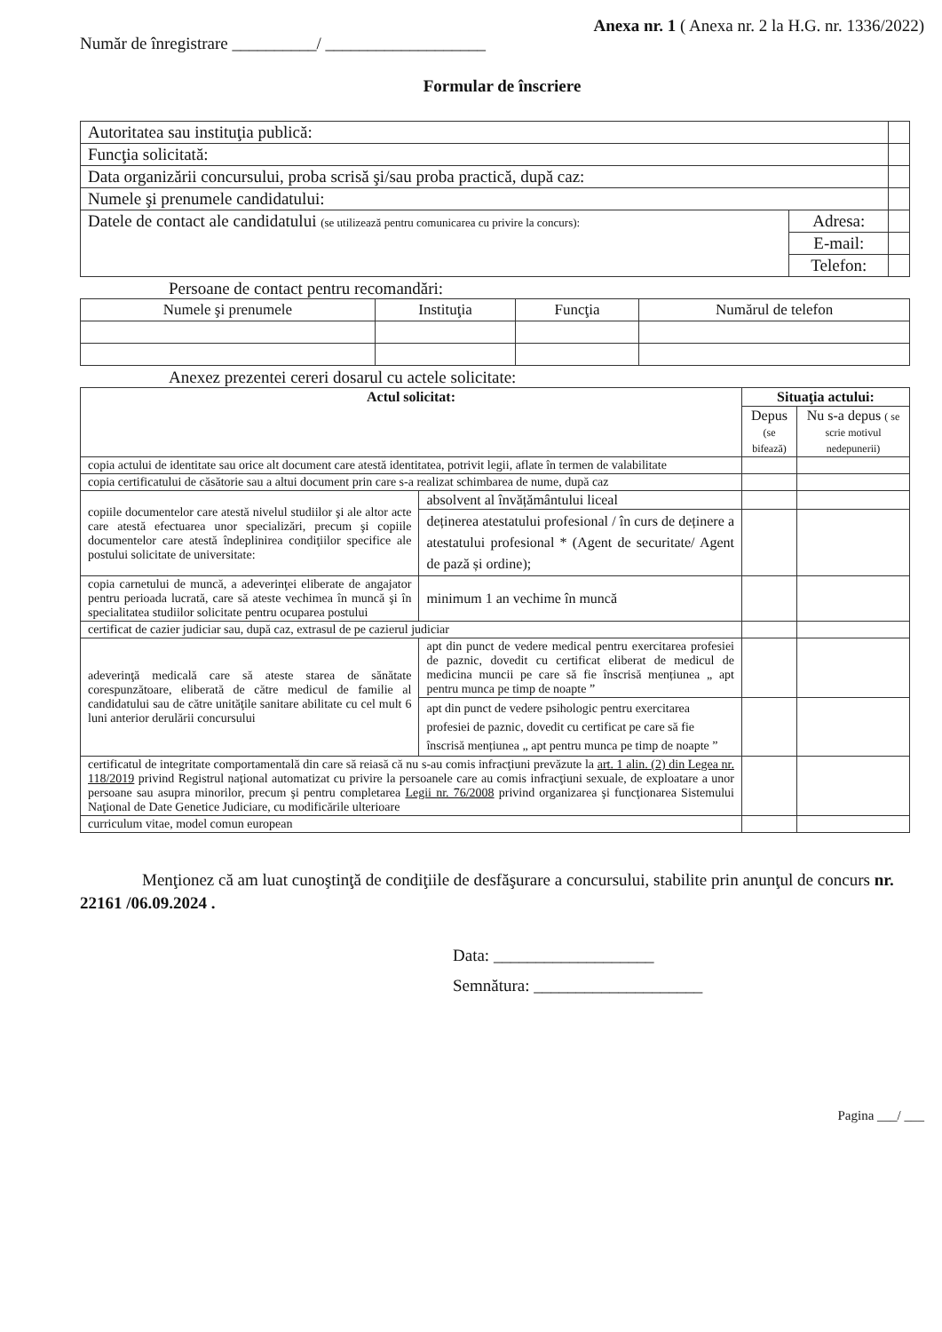Anexa nr. 1 ( Anexa nr. 2 la H.G. nr. 1336/2022)
Număr de înregistrare __________/ ___________________
Formular de înscriere
| Autoritatea sau instituţia publică: | | |
| Funcţia solicitată: | | |
| Data organizării concursului, proba scrisă şi/sau proba practică, după caz: | | |
| Numele şi prenumele candidatului: | | |
| Datele de contact ale candidatului (se utilizează pentru comunicarea cu privire la concurs): | Adresa: | |
| | E-mail: | |
| | Telefon: | |
Persoane de contact pentru recomandări:
| Numele şi prenumele | Instituţia | Funcţia | Numărul de telefon |
| --- | --- | --- | --- |
Anexez prezentei cereri dosarul cu actele solicitate:
| Actul solicitat: | | Situaţia actului: | |
| --- | --- | --- | --- |
| | | Depus (se bifează) | Nu s-a depus ( se scrie motivul nedepunerii) |
| copia actului de identitate sau orice alt document care atestă identitatea, potrivit legii, aflate în termen de valabilitate | | | |
| copia certificatului de căsătorie sau a altui document prin care s-a realizat schimbarea de nume, după caz | | | |
| copiile documentelor care atestă nivelul studiilor şi ale altor acte care atestă efectuarea unor specializări, precum şi copiile documentelor care atestă îndeplinirea condiţiilor specifice ale postului solicitate de universitate: | absolvent al învățământului liceal | | |
| | deținerea atestatului profesional / în curs de deținere a atestatului profesional * (Agent de securitate/ Agent de pază și ordine); | | |
| copia carnetului de muncă, a adeverinţei eliberate de angajator pentru perioada lucrată, care să ateste vechimea în muncă şi în specialitatea studiilor solicitate pentru ocuparea postului | minimum 1 an vechime în muncă | | |
| certificat de cazier judiciar sau, după caz, extrasul de pe cazierul judiciar | | | |
| adeverinţă medicală care să ateste starea de sănătate corespunzătoare, eliberată de către medicul de familie al candidatului sau de către unităţile sanitare abilitate cu cel mult 6 luni anterior derulării concursului | apt din punct de vedere medical pentru exercitarea profesiei de paznic, dovedit cu certificat eliberat de medicul de medicina muncii pe care să fie înscrisă mențiunea „ apt pentru munca pe timp de noapte ” | | |
| | apt din punct de vedere psihologic pentru exercitarea profesiei de paznic, dovedit cu certificat pe care să fie înscrisă mențiunea „ apt pentru munca pe timp de noapte ” | | |
| certificatul de integritate comportamentală din care să reiasă că nu s-au comis infracţiuni prevăzute la art. 1 alin. (2) din Legea nr. 118/2019 privind Registrul naţional automatizat cu privire la persoanele care au comis infracţiuni sexuale, de exploatare a unor persoane sau asupra minorilor, precum şi pentru completarea Legii nr. 76/2008 privind organizarea şi funcţionarea Sistemului Naţional de Date Genetice Judiciare, cu modificările ulterioare | | | |
| curriculum vitae, model comun european | | | |
Menţionez că am luat cunoştinţă de condiţiile de desfăşurare a concursului, stabilite prin anunţul de concurs nr. 22161 /06.09.2024 .
Data: ___________________
Semnătura: ____________________
Pagina ___/ ___